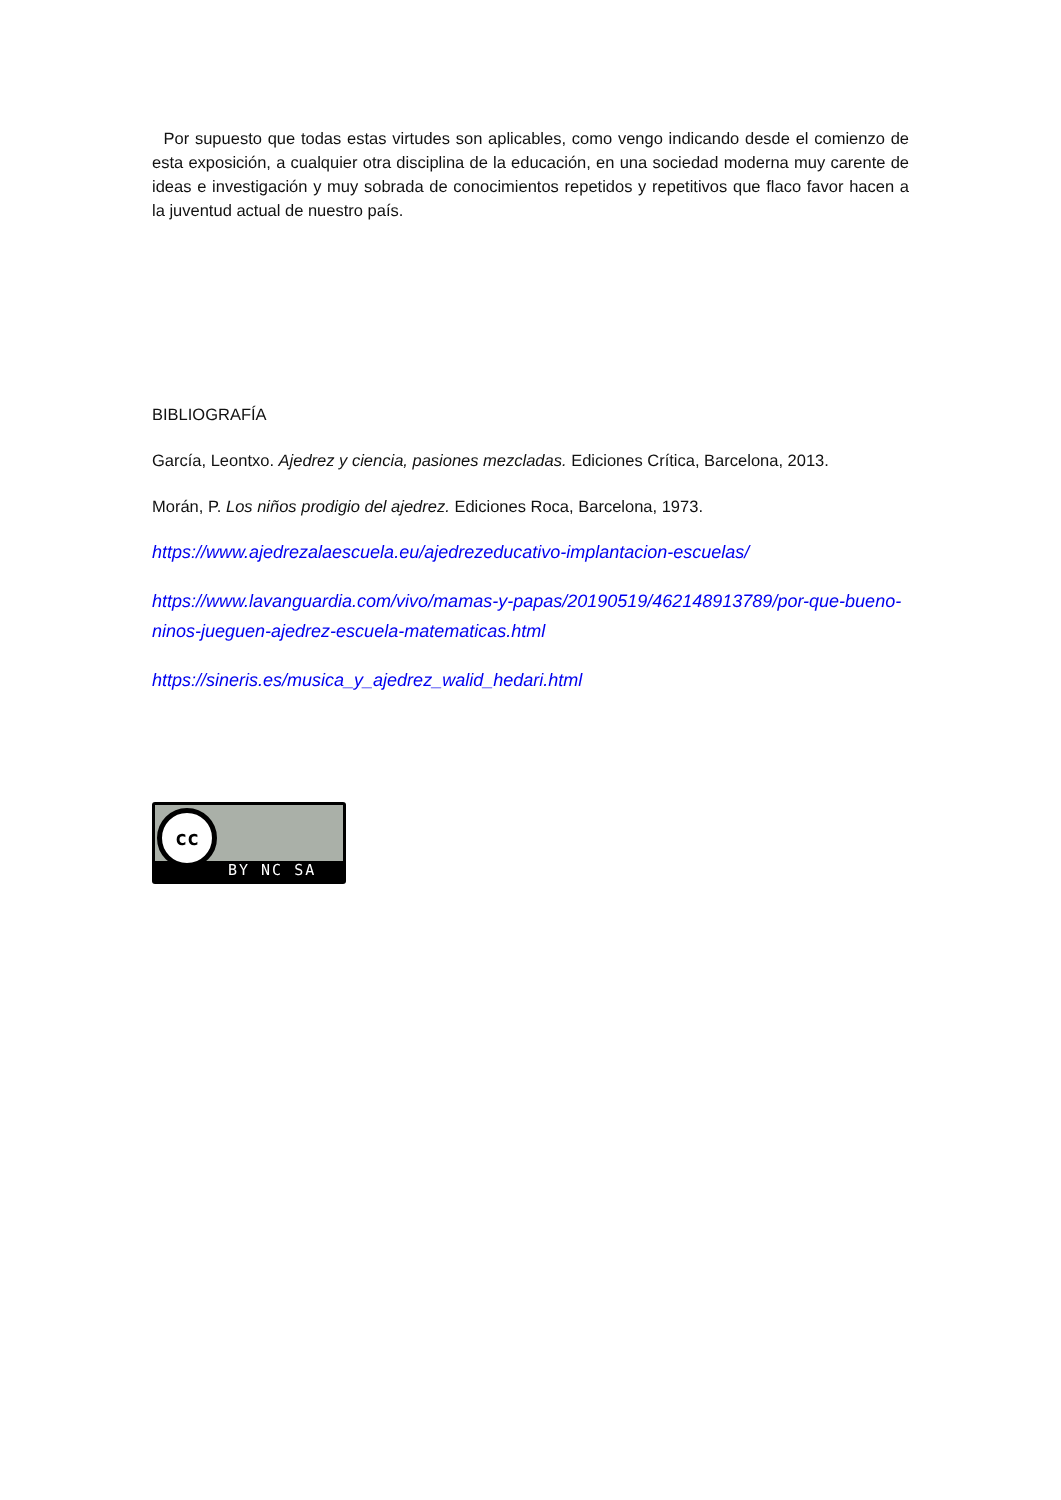Por supuesto que todas estas virtudes son aplicables, como vengo indicando desde el comienzo de esta exposición, a cualquier otra disciplina de la educación, en una sociedad moderna muy carente de ideas e investigación y muy sobrada de conocimientos repetidos y repetitivos que flaco favor hacen a la juventud actual de nuestro país.
BIBLIOGRAFÍA
García, Leontxo. Ajedrez y ciencia, pasiones mezcladas. Ediciones Crítica, Barcelona, 2013.
Morán, P. Los niños prodigio del ajedrez. Ediciones Roca, Barcelona, 1973.
https://www.ajedrezalaescuela.eu/ajedrezeducativo-implantacion-escuelas/
https://www.lavanguardia.com/vivo/mamas-y-papas/20190519/462148913789/por-que-bueno-ninos-jueguen-ajedrez-escuela-matematicas.html
https://sineris.es/musica_y_ajedrez_walid_hedari.html
cc
BY NC SA